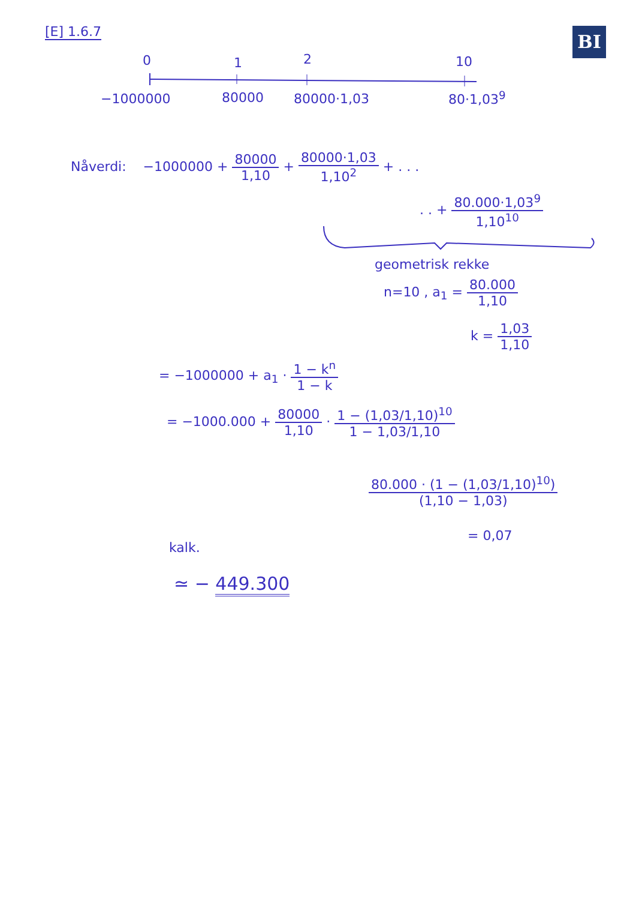BI
[E] 1.6.7
0 1 2 10
−1000000 80000 80000·1,03 80·1,03<sup>9</sup>
Nåverdi: −1000000 + 80000 1,10 + 80000·1,03 1,10<sup>2</sup> + . . .
. . + 80.000·1,03<sup>9</sup> 1,10<sup>10</sup>
geometrisk rekke
n=10 , a<sub>1</sub> = 80.000 1,10
k = 1,03 1,10
= −1000000 + a<sub>1</sub> · 1 − k<sup>n</sup> 1 − k
= −1000.000 + 80000 1,10 · 1 − (1,03/1,10)<sup>10</sup> 1 − 1,03/1,10
80.000 · (1 − (1,03/1,10)<sup>10</sup>) (1,10 − 1,03)
= 0,07
kalk.
≃ − 449.300